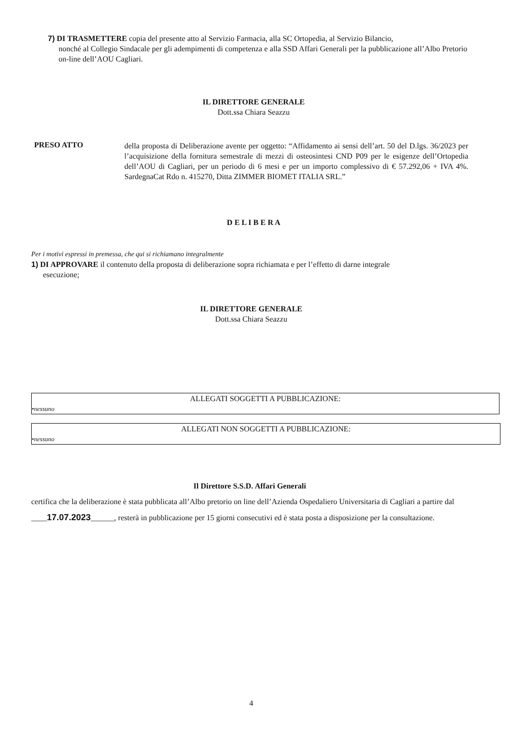7) DI TRASMETTERE copia del presente atto al Servizio Farmacia, alla SC Ortopedia, al Servizio Bilancio,
nonché al Collegio Sindacale per gli adempimenti di competenza e alla SSD Affari Generali per la pubblicazione all’Albo Pretorio on-line dell’AOU Cagliari.
IL DIRETTORE GENERALE
Dott.ssa Chiara Seazzu
PRESO ATTO
della proposta di Deliberazione avente per oggetto: “Affidamento ai sensi dell’art. 50 del D.lgs. 36/2023 per l’acquisizione della fornitura semestrale di mezzi di osteosintesi CND P09 per le esigenze dell’Ortopedia dell’AOU di Cagliari, per un periodo di 6 mesi e per un importo complessivo di € 57.292,06 + IVA 4%. SardegnaCat Rdo n. 415270, Ditta ZIMMER BIOMET ITALIA SRL.”
D E L I B E R A
Per i motivi espressi in premessa, che qui si richiamano integralmente
1) DI APPROVARE il contenuto della proposta di deliberazione sopra richiamata e per l’effetto di darne integrale
esecuzione;
IL DIRETTORE GENERALE
Dott.ssa Chiara Seazzu
ALLEGATI SOGGETTI A PUBBLICAZIONE:
•nessuno
ALLEGATI NON SOGGETTI A PUBBLICAZIONE:
•nessuno
Il Direttore S.S.D. Affari Generali
certifica che la deliberazione è stata pubblicata all’Albo pretorio on line dell’Azienda Ospedaliero Universitaria di Cagliari a partire dal ____17.07.2023______, resterà in pubblicazione per 15 giorni consecutivi ed è stata posta a disposizione per la consultazione.
4